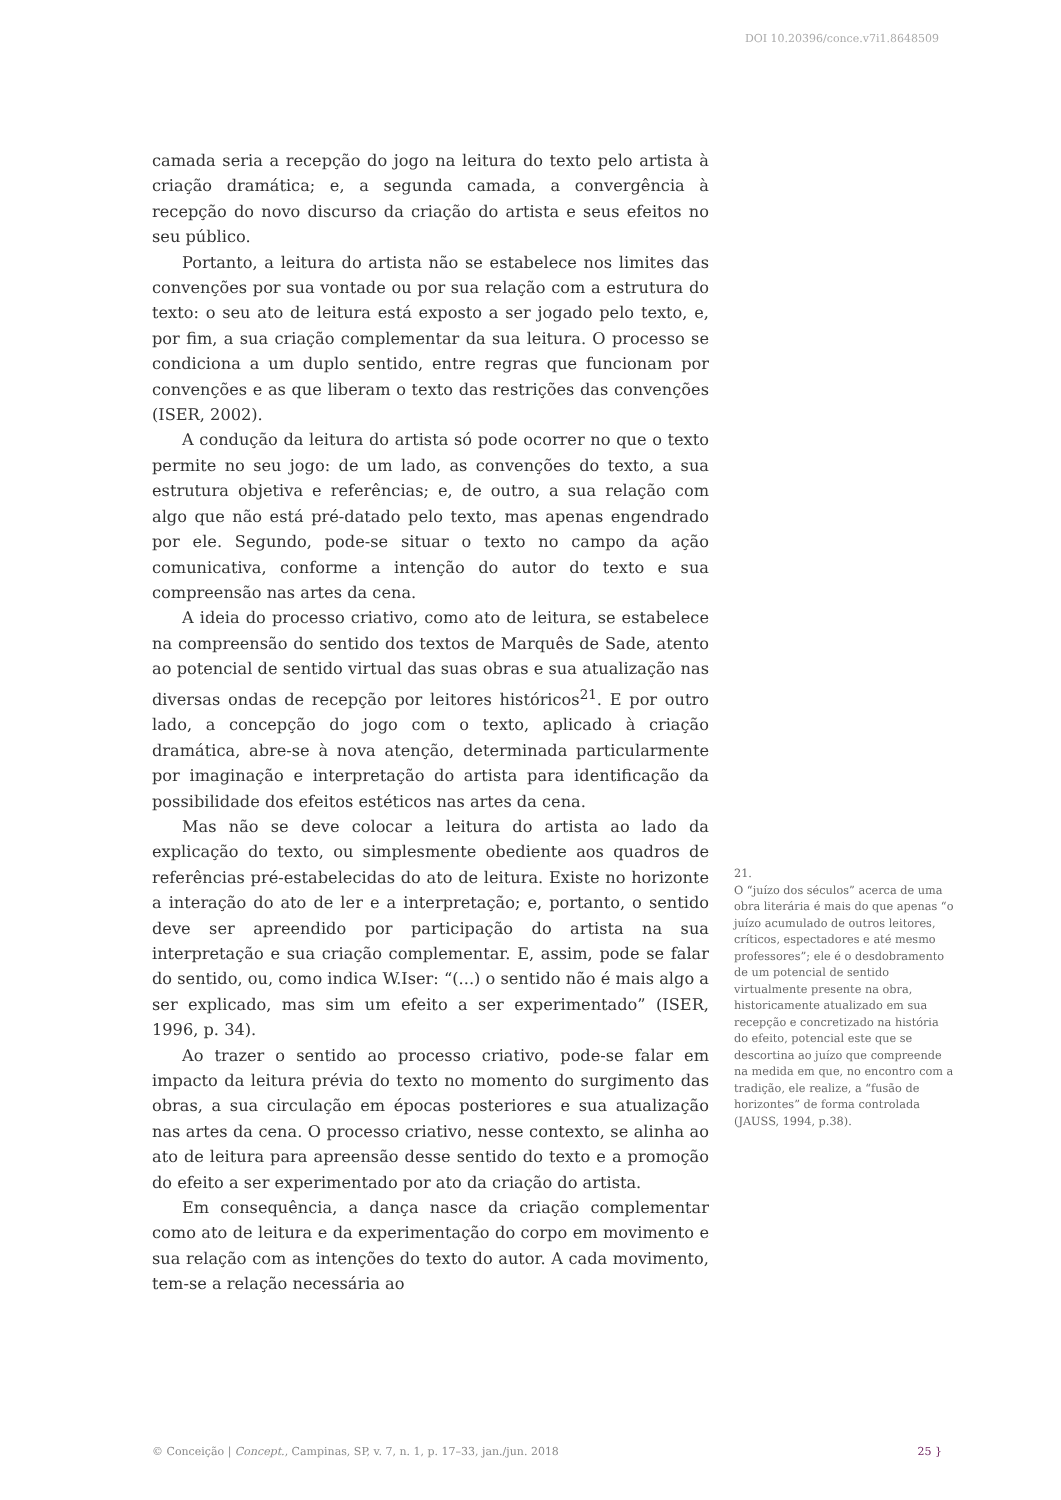DOI 10.20396/conce.v7i1.8648509
camada seria a recepção do jogo na leitura do texto pelo artista à criação dramática; e, a segunda camada, a convergência à recepção do novo discurso da criação do artista e seus efeitos no seu público.
Portanto, a leitura do artista não se estabelece nos limites das convenções por sua vontade ou por sua relação com a estrutura do texto: o seu ato de leitura está exposto a ser jogado pelo texto, e, por fim, a sua criação complementar da sua leitura. O processo se condiciona a um duplo sentido, entre regras que funcionam por convenções e as que liberam o texto das restrições das convenções (ISER, 2002).
A condução da leitura do artista só pode ocorrer no que o texto permite no seu jogo: de um lado, as convenções do texto, a sua estrutura objetiva e referências; e, de outro, a sua relação com algo que não está pré-datado pelo texto, mas apenas engendrado por ele. Segundo, pode-se situar o texto no campo da ação comunicativa, conforme a intenção do autor do texto e sua compreensão nas artes da cena.
A ideia do processo criativo, como ato de leitura, se estabelece na compreensão do sentido dos textos de Marquês de Sade, atento ao potencial de sentido virtual das suas obras e sua atualização nas diversas ondas de recepção por leitores históricos<sup>21</sup>. E por outro lado, a concepção do jogo com o texto, aplicado à criação dramática, abre-se à nova atenção, determinada particularmente por imaginação e interpretação do artista para identificação da possibilidade dos efeitos estéticos nas artes da cena.
Mas não se deve colocar a leitura do artista ao lado da explicação do texto, ou simplesmente obediente aos quadros de referências pré-estabelecidas do ato de leitura. Existe no horizonte a interação do ato de ler e a interpretação; e, portanto, o sentido deve ser apreendido por participação do artista na sua interpretação e sua criação complementar. E, assim, pode se falar do sentido, ou, como indica W.Iser: “(...) o sentido não é mais algo a ser explicado, mas sim um efeito a ser experimentado” (ISER, 1996, p. 34).
Ao trazer o sentido ao processo criativo, pode-se falar em impacto da leitura prévia do texto no momento do surgimento das obras, a sua circulação em épocas posteriores e sua atualização nas artes da cena. O processo criativo, nesse contexto, se alinha ao ato de leitura para apreensão desse sentido do texto e a promoção do efeito a ser experimentado por ato da criação do artista.
Em consequência, a dança nasce da criação complementar como ato de leitura e da experimentação do corpo em movimento e sua relação com as intenções do texto do autor. A cada movimento, tem-se a relação necessária ao
21.
O “juízo dos séculos” acerca de uma obra literária é mais do que apenas “o juízo acumulado de outros leitores, críticos, espectadores e até mesmo professores”; ele é o desdobramento de um potencial de sentido virtualmente presente na obra, historicamente atualizado em sua recepção e concretizado na história do efeito, potencial este que se descortina ao juízo que compreende na medida em que, no encontro com a tradição, ele realize, a “fusão de horizontes” de forma controlada (JAUSS, 1994, p.38).
© Conceição | Concept., Campinas, SP, v. 7, n. 1, p. 17–33, jan./jun. 2018 25 }